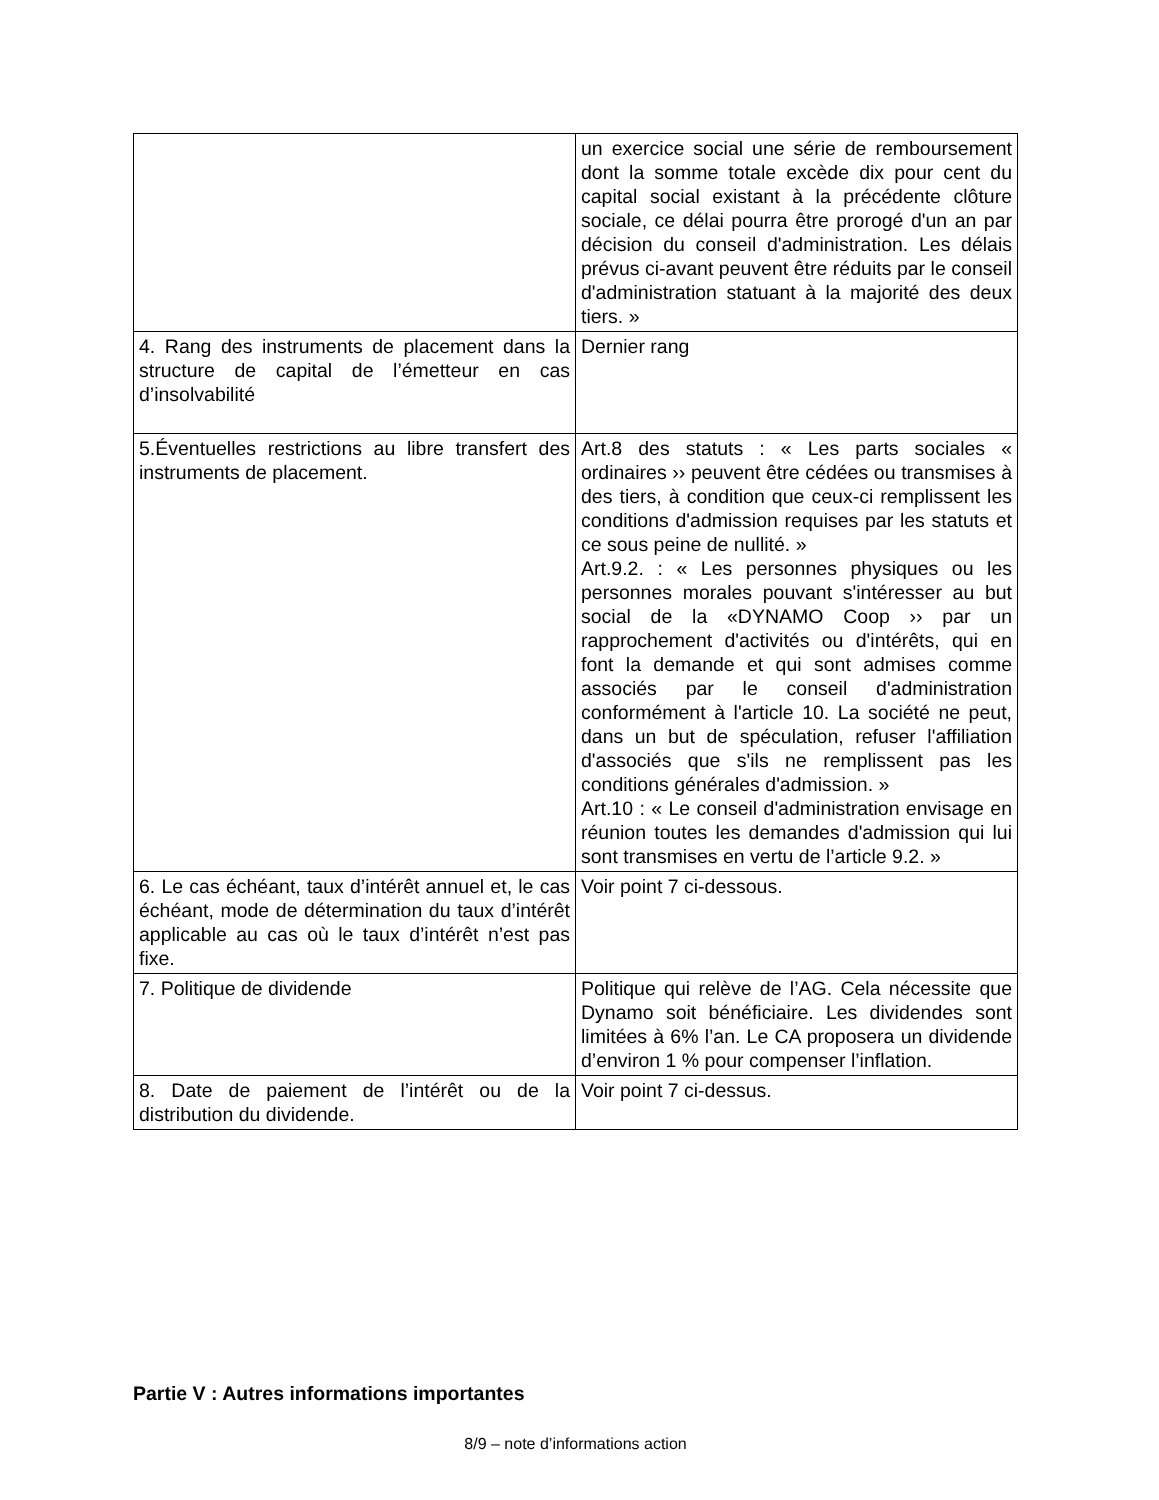| | un exercice social une série de remboursement dont la somme totale excède dix pour cent du capital social existant à la précédente clôture sociale, ce délai pourra être prorogé d'un an par décision du conseil d'administration. Les délais prévus ci-avant peuvent être réduits par le conseil d'administration statuant à la majorité des deux tiers. » |
| 4. Rang des instruments de placement dans la structure de capital de l’émetteur en cas d’insolvabilité | Dernier rang |
| 5.Éventuelles restrictions au libre transfert des instruments de placement. | Art.8 des statuts : « Les parts sociales « ordinaires ›› peuvent être cédées ou transmises à des tiers, à condition que ceux-ci remplissent les conditions d'admission requises par les statuts et ce sous peine de nullité. » Art.9.2. : « Les personnes physiques ou les personnes morales pouvant s'intéresser au but social de la «DYNAMO Coop ›› par un rapprochement d'activités ou d'intérêts, qui en font la demande et qui sont admises comme associés par le conseil d'administration conformément à l'article 10. La société ne peut, dans un but de spéculation, refuser l'affiliation d'associés que s'ils ne remplissent pas les conditions générales d'admission. » Art.10 : « Le conseil d'administration envisage en réunion toutes les demandes d'admission qui lui sont transmises en vertu de l’article 9.2. » |
| 6. Le cas échéant, taux d’intérêt annuel et, le cas échéant, mode de détermination du taux d’intérêt applicable au cas où le taux d’intérêt n’est pas fixe. | Voir point 7 ci-dessous. |
| 7. Politique de dividende | Politique qui relève de l’AG. Cela nécessite que Dynamo soit bénéficiaire. Les dividendes sont limitées à 6% l’an. Le CA proposera un dividende d’environ 1 % pour compenser l’inflation. |
| 8. Date de paiement de l’intérêt ou de la distribution du dividende. | Voir point 7 ci-dessus. |
Partie V : Autres informations importantes
8/9 – note d’informations action